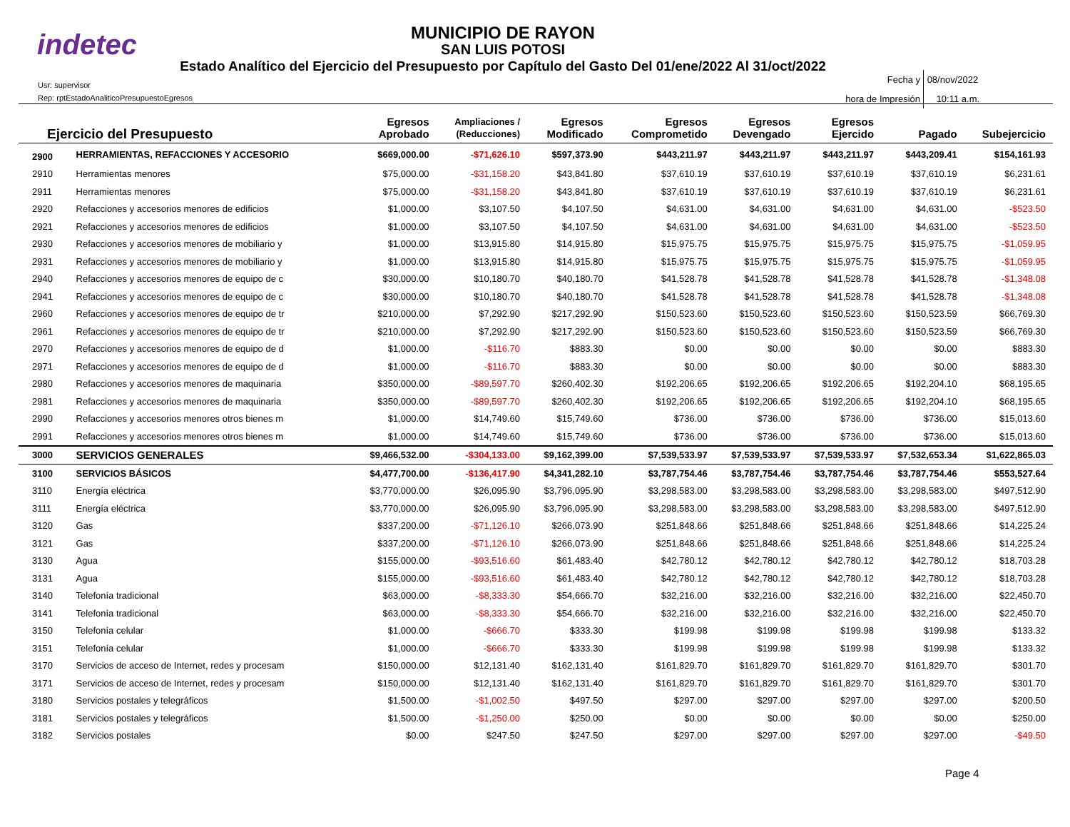indetec
MUNICIPIO DE RAYON
SAN LUIS POTOSI
Estado Analítico del Ejercicio del Presupuesto por Capítulo del Gasto Del 01/ene/2022 Al 31/oct/2022
Usr: supervisor
Rep: rptEstadoAnaliticoPresupuestoEgresos
Fecha y 08/nov/2022
hora de Impresión 10:11 a.m.
| Ejercicio del Presupuesto | | Egresos Aprobado | Ampliaciones / (Reducciones) | Egresos Modificado | Egresos Comprometido | Egresos Devengado | Egresos Ejercido | Pagado | Subejercicio |
| --- | --- | --- | --- | --- | --- | --- | --- | --- | --- |
| 2900 | HERRAMIENTAS, REFACCIONES Y ACCESORIO | $669,000.00 | -$71,626.10 | $597,373.90 | $443,211.97 | $443,211.97 | $443,211.97 | $443,209.41 | $154,161.93 |
| 2910 | Herramientas menores | $75,000.00 | -$31,158.20 | $43,841.80 | $37,610.19 | $37,610.19 | $37,610.19 | $37,610.19 | $6,231.61 |
| 2911 | Herramientas menores | $75,000.00 | -$31,158.20 | $43,841.80 | $37,610.19 | $37,610.19 | $37,610.19 | $37,610.19 | $6,231.61 |
| 2920 | Refacciones y accesorios menores de edificios | $1,000.00 | $3,107.50 | $4,107.50 | $4,631.00 | $4,631.00 | $4,631.00 | $4,631.00 | -$523.50 |
| 2921 | Refacciones y accesorios menores de edificios | $1,000.00 | $3,107.50 | $4,107.50 | $4,631.00 | $4,631.00 | $4,631.00 | $4,631.00 | -$523.50 |
| 2930 | Refacciones y accesorios menores de mobiliario y | $1,000.00 | $13,915.80 | $14,915.80 | $15,975.75 | $15,975.75 | $15,975.75 | $15,975.75 | -$1,059.95 |
| 2931 | Refacciones y accesorios menores de mobiliario y | $1,000.00 | $13,915.80 | $14,915.80 | $15,975.75 | $15,975.75 | $15,975.75 | $15,975.75 | -$1,059.95 |
| 2940 | Refacciones y accesorios menores de equipo de c | $30,000.00 | $10,180.70 | $40,180.70 | $41,528.78 | $41,528.78 | $41,528.78 | $41,528.78 | -$1,348.08 |
| 2941 | Refacciones y accesorios menores de equipo de c | $30,000.00 | $10,180.70 | $40,180.70 | $41,528.78 | $41,528.78 | $41,528.78 | $41,528.78 | -$1,348.08 |
| 2960 | Refacciones y accesorios menores de equipo de tr | $210,000.00 | $7,292.90 | $217,292.90 | $150,523.60 | $150,523.60 | $150,523.60 | $150,523.59 | $66,769.30 |
| 2961 | Refacciones y accesorios menores de equipo de tr | $210,000.00 | $7,292.90 | $217,292.90 | $150,523.60 | $150,523.60 | $150,523.60 | $150,523.59 | $66,769.30 |
| 2970 | Refacciones y accesorios menores de equipo de d | $1,000.00 | -$116.70 | $883.30 | $0.00 | $0.00 | $0.00 | $0.00 | $883.30 |
| 2971 | Refacciones y accesorios menores de equipo de d | $1,000.00 | -$116.70 | $883.30 | $0.00 | $0.00 | $0.00 | $0.00 | $883.30 |
| 2980 | Refacciones y accesorios menores de maquinaria | $350,000.00 | -$89,597.70 | $260,402.30 | $192,206.65 | $192,206.65 | $192,206.65 | $192,204.10 | $68,195.65 |
| 2981 | Refacciones y accesorios menores de maquinaria | $350,000.00 | -$89,597.70 | $260,402.30 | $192,206.65 | $192,206.65 | $192,206.65 | $192,204.10 | $68,195.65 |
| 2990 | Refacciones y accesorios menores otros bienes m | $1,000.00 | $14,749.60 | $15,749.60 | $736.00 | $736.00 | $736.00 | $736.00 | $15,013.60 |
| 2991 | Refacciones y accesorios menores otros bienes m | $1,000.00 | $14,749.60 | $15,749.60 | $736.00 | $736.00 | $736.00 | $736.00 | $15,013.60 |
| 3000 | SERVICIOS GENERALES | $9,466,532.00 | -$304,133.00 | $9,162,399.00 | $7,539,533.97 | $7,539,533.97 | $7,539,533.97 | $7,532,653.34 | $1,622,865.03 |
| 3100 | SERVICIOS BÁSICOS | $4,477,700.00 | -$136,417.90 | $4,341,282.10 | $3,787,754.46 | $3,787,754.46 | $3,787,754.46 | $3,787,754.46 | $553,527.64 |
| 3110 | Energía eléctrica | $3,770,000.00 | $26,095.90 | $3,796,095.90 | $3,298,583.00 | $3,298,583.00 | $3,298,583.00 | $3,298,583.00 | $497,512.90 |
| 3111 | Energía eléctrica | $3,770,000.00 | $26,095.90 | $3,796,095.90 | $3,298,583.00 | $3,298,583.00 | $3,298,583.00 | $3,298,583.00 | $497,512.90 |
| 3120 | Gas | $337,200.00 | -$71,126.10 | $266,073.90 | $251,848.66 | $251,848.66 | $251,848.66 | $251,848.66 | $14,225.24 |
| 3121 | Gas | $337,200.00 | -$71,126.10 | $266,073.90 | $251,848.66 | $251,848.66 | $251,848.66 | $251,848.66 | $14,225.24 |
| 3130 | Agua | $155,000.00 | -$93,516.60 | $61,483.40 | $42,780.12 | $42,780.12 | $42,780.12 | $42,780.12 | $18,703.28 |
| 3131 | Agua | $155,000.00 | -$93,516.60 | $61,483.40 | $42,780.12 | $42,780.12 | $42,780.12 | $42,780.12 | $18,703.28 |
| 3140 | Telefonía tradicional | $63,000.00 | -$8,333.30 | $54,666.70 | $32,216.00 | $32,216.00 | $32,216.00 | $32,216.00 | $22,450.70 |
| 3141 | Telefonía tradicional | $63,000.00 | -$8,333.30 | $54,666.70 | $32,216.00 | $32,216.00 | $32,216.00 | $32,216.00 | $22,450.70 |
| 3150 | Telefonía celular | $1,000.00 | -$666.70 | $333.30 | $199.98 | $199.98 | $199.98 | $199.98 | $133.32 |
| 3151 | Telefonía celular | $1,000.00 | -$666.70 | $333.30 | $199.98 | $199.98 | $199.98 | $199.98 | $133.32 |
| 3170 | Servicios de acceso de Internet, redes y procesam | $150,000.00 | $12,131.40 | $162,131.40 | $161,829.70 | $161,829.70 | $161,829.70 | $161,829.70 | $301.70 |
| 3171 | Servicios de acceso de Internet, redes y procesam | $150,000.00 | $12,131.40 | $162,131.40 | $161,829.70 | $161,829.70 | $161,829.70 | $161,829.70 | $301.70 |
| 3180 | Servicios postales y telegráficos | $1,500.00 | -$1,002.50 | $497.50 | $297.00 | $297.00 | $297.00 | $297.00 | $200.50 |
| 3181 | Servicios postales y telegráficos | $1,500.00 | -$1,250.00 | $250.00 | $0.00 | $0.00 | $0.00 | $0.00 | $250.00 |
| 3182 | Servicios postales | $0.00 | $247.50 | $247.50 | $297.00 | $297.00 | $297.00 | $297.00 | -$49.50 |
Page 4